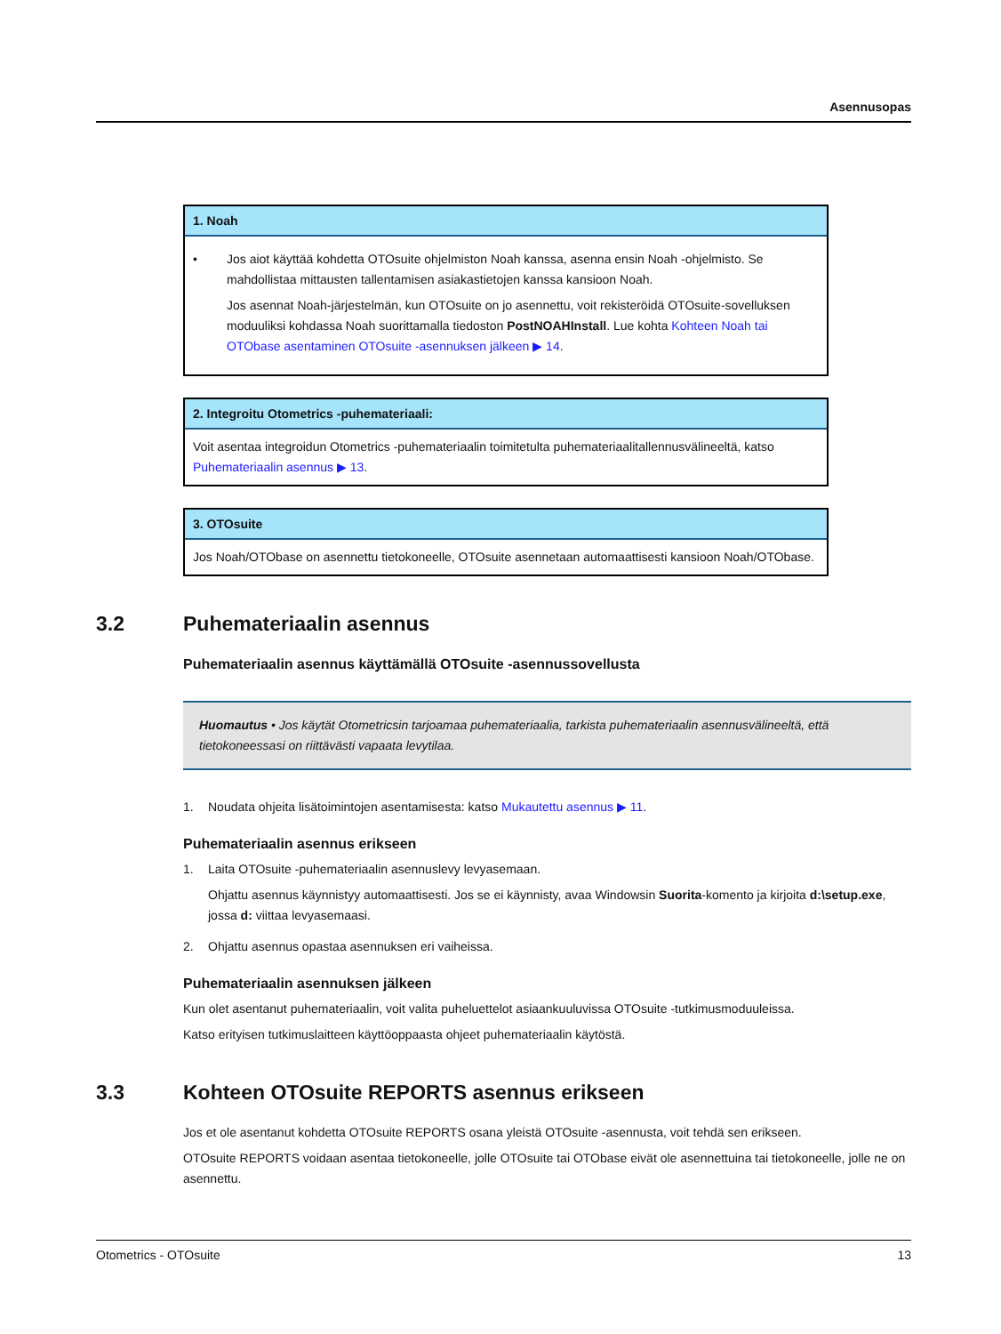Asennusopas
1. Noah
• Jos aiot käyttää kohdetta OTOsuite ohjelmiston Noah kanssa, asenna ensin Noah -ohjelmisto. Se mahdollistaa mittausten tallentamisen asiakastietojen kanssa kansioon Noah.
Jos asennat Noah-järjestelmän, kun OTOsuite on jo asennettu, voit rekisteröidä OTOsuite-sovelluksen moduuliksi kohdassa Noah suorittamalla tiedoston PostNOAHInstall. Lue kohta Kohteen Noah tai OTObase asentaminen OTOsuite -asennuksen jälkeen ▶ 14.
2. Integroitu Otometrics -puhemateriaali:
Voit asentaa integroidun Otometrics -puhemateriaalin toimitetulta puhemateriaalitallennusvälineeltä, katso Puhemateriaalin asennus ▶ 13.
3. OTOsuite
Jos Noah/OTObase on asennettu tietokoneelle, OTOsuite asennetaan automaattisesti kansioon Noah/OTObase.
3.2 Puhemateriaalin asennus
Puhemateriaalin asennus käyttämällä OTOsuite -asennussovellusta
Huomautus • Jos käytät Otometricsin tarjoamaa puhemateriaalia, tarkista puhemateriaalin asennusvälineeltä, että tietokoneessasi on riittävästi vapaata levytilaa.
1. Noudata ohjeita lisätoimintojen asentamisesta: katso Mukautettu asennus ▶ 11.
Puhemateriaalin asennus erikseen
1. Laita OTOsuite -puhemateriaalin asennuslevy levyasemaan.
Ohjattu asennus käynnistyy automaattisesti. Jos se ei käynnisty, avaa Windowsin Suorita-komento ja kirjoita d:\setup.exe, jossa d: viittaa levyasemaasi.
2. Ohjattu asennus opastaa asennuksen eri vaiheissa.
Puhemateriaalin asennuksen jälkeen
Kun olet asentanut puhemateriaalin, voit valita puheluettelot asiaankuuluvissa OTOsuite -tutkimusmoduuleissa.
Katso erityisen tutkimuslaitteen käyttöoppaasta ohjeet puhemateriaalin käytöstä.
3.3 Kohteen OTOsuite REPORTS asennus erikseen
Jos et ole asentanut kohdetta OTOsuite REPORTS osana yleistä OTOsuite -asennusta, voit tehdä sen erikseen.
OTOsuite REPORTS voidaan asentaa tietokoneelle, jolle OTOsuite tai OTObase eivät ole asennettuina tai tietokoneelle, jolle ne on asennettu.
Otometrics - OTOsuite 13